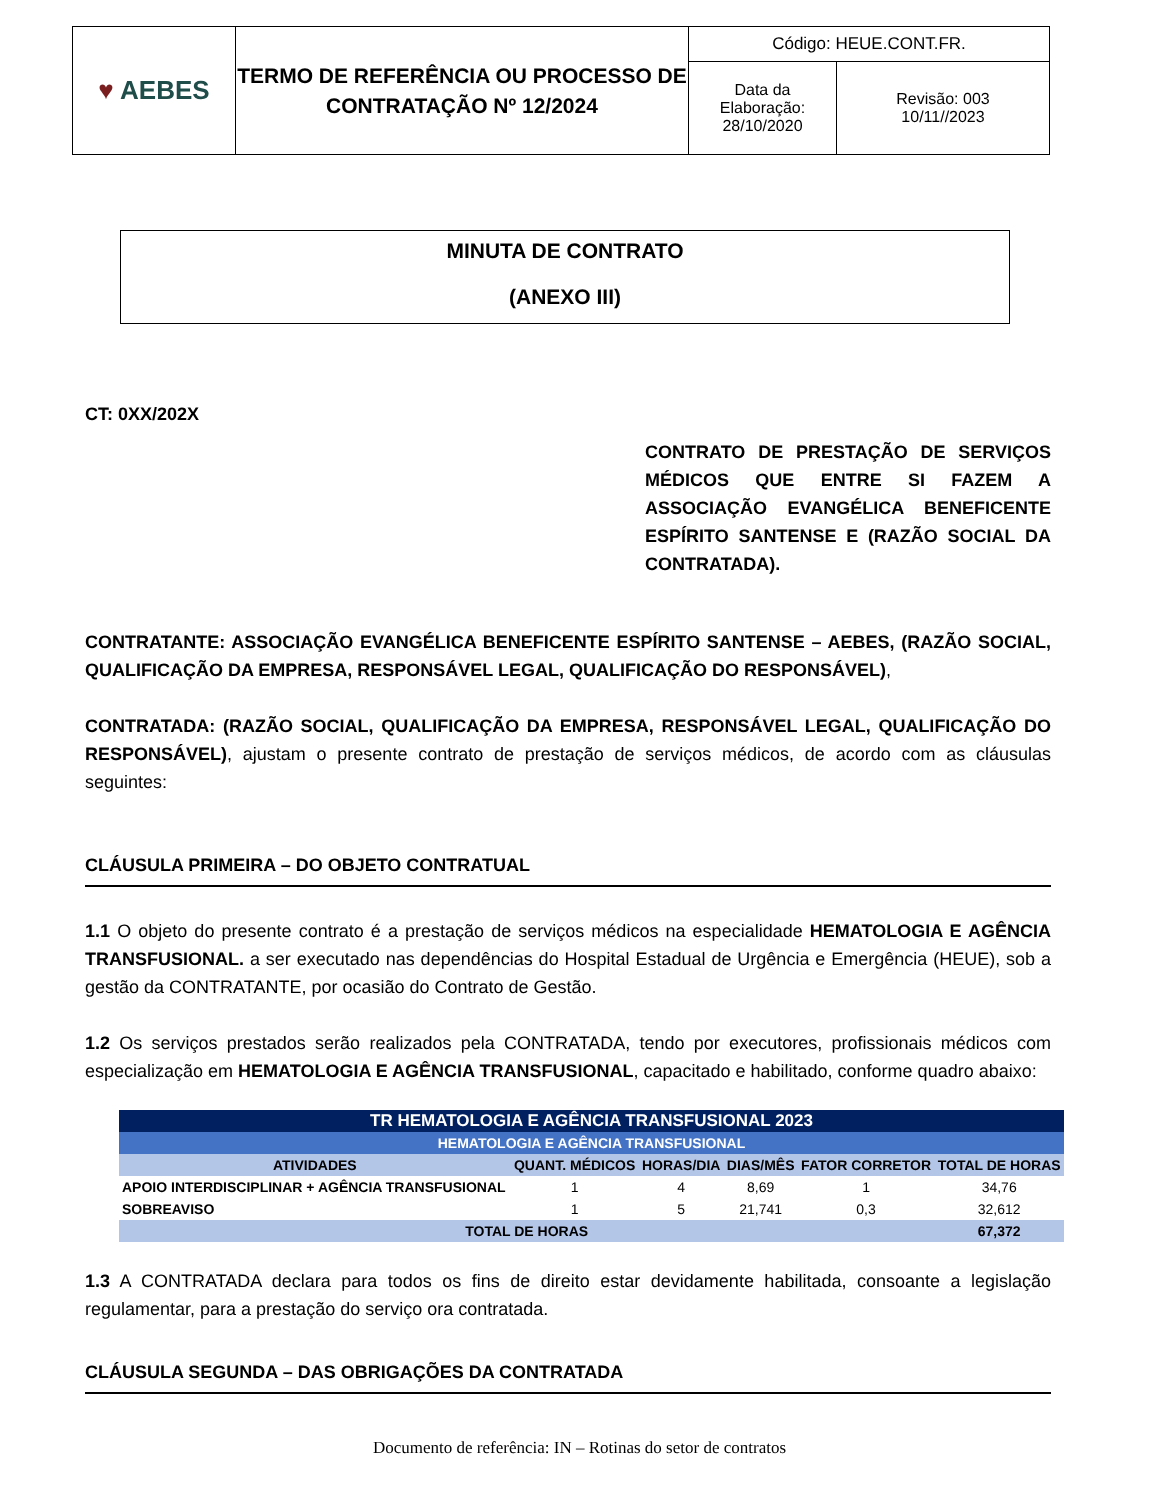| ♥ AEBES | TERMO DE REFERÊNCIA OU PROCESSO DE CONTRATAÇÃO Nº 12/2024 | Código: HEUE.CONT.FR. | |
| | | Data da Elaboração: 28/10/2020 | Revisão: 003 10/11//2023 |
MINUTA DE CONTRATO
(ANEXO III)
CT: 0XX/202X
CONTRATO DE PRESTAÇÃO DE SERVIÇOS MÉDICOS QUE ENTRE SI FAZEM A ASSOCIAÇÃO EVANGÉLICA BENEFICENTE ESPÍRITO SANTENSE E (RAZÃO SOCIAL DA CONTRATADA).
CONTRATANTE: ASSOCIAÇÃO EVANGÉLICA BENEFICENTE ESPÍRITO SANTENSE – AEBES, (RAZÃO SOCIAL, QUALIFICAÇÃO DA EMPRESA, RESPONSÁVEL LEGAL, QUALIFICAÇÃO DO RESPONSÁVEL),
CONTRATADA: (RAZÃO SOCIAL, QUALIFICAÇÃO DA EMPRESA, RESPONSÁVEL LEGAL, QUALIFICAÇÃO DO RESPONSÁVEL), ajustam o presente contrato de prestação de serviços médicos, de acordo com as cláusulas seguintes:
CLÁUSULA PRIMEIRA – DO OBJETO CONTRATUAL
1.1 O objeto do presente contrato é a prestação de serviços médicos na especialidade HEMATOLOGIA E AGÊNCIA TRANSFUSIONAL. a ser executado nas dependências do Hospital Estadual de Urgência e Emergência (HEUE), sob a gestão da CONTRATANTE, por ocasião do Contrato de Gestão.
1.2 Os serviços prestados serão realizados pela CONTRATADA, tendo por executores, profissionais médicos com especialização em HEMATOLOGIA E AGÊNCIA TRANSFUSIONAL, capacitado e habilitado, conforme quadro abaixo:
| TR HEMATOLOGIA E AGÊNCIA TRANSFUSIONAL 2023 | | | | | |
| --- | --- | --- | --- | --- | --- |
| HEMATOLOGIA E AGÊNCIA TRANSFUSIONAL | | | | | |
| ATIVIDADES | QUANT. MÉDICOS | HORAS/DIA | DIAS/MÊS | FATOR CORRETOR | TOTAL DE HORAS |
| APOIO INTERDISCIPLINAR + AGÊNCIA TRANSFUSIONAL | 1 | 4 | 8,69 | 1 | 34,76 |
| SOBREAVISO | 1 | 5 | 21,741 | 0,3 | 32,612 |
| TOTAL DE HORAS | | | | | 67,372 |
1.3 A CONTRATADA declara para todos os fins de direito estar devidamente habilitada, consoante a legislação regulamentar, para a prestação do serviço ora contratada.
CLÁUSULA SEGUNDA – DAS OBRIGAÇÕES DA CONTRATADA
Documento de referência: IN – Rotinas do setor de contratos